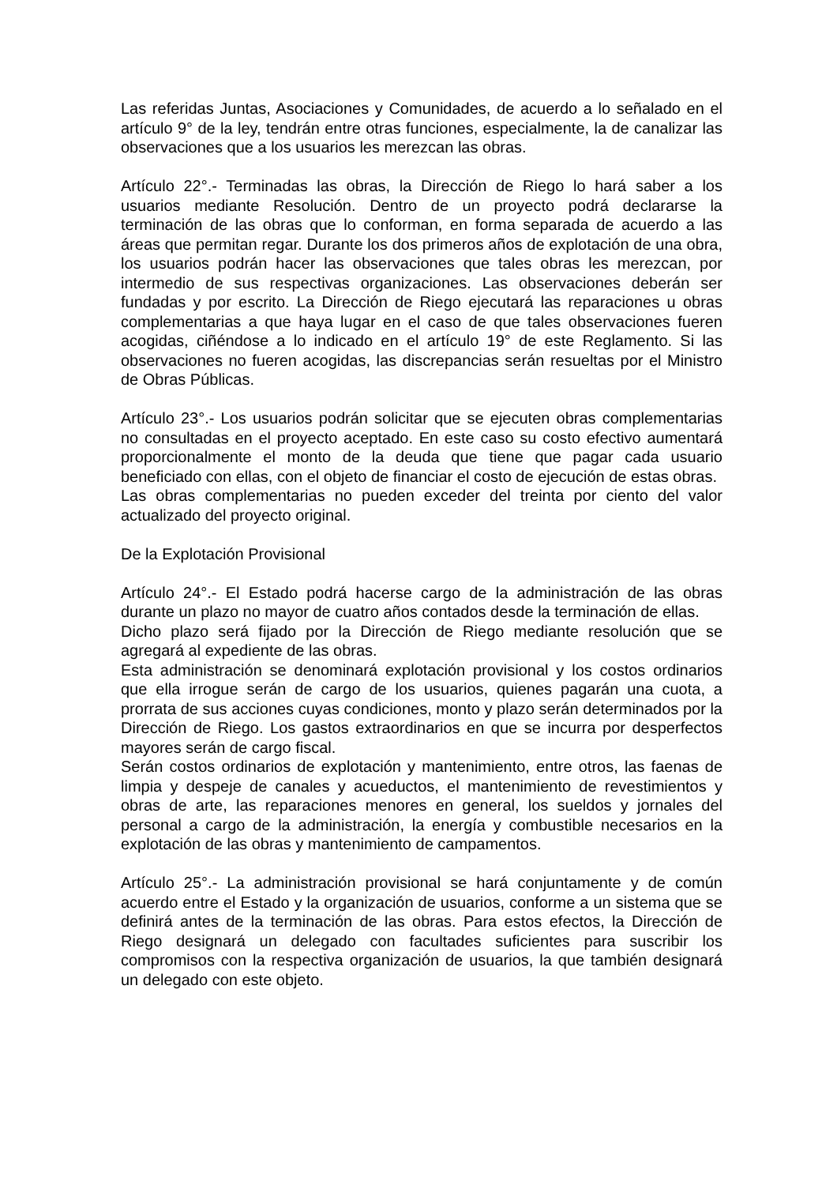Las referidas Juntas, Asociaciones y Comunidades, de acuerdo a lo señalado en el artículo 9° de la ley, tendrán entre otras funciones, especialmente, la de canalizar las observaciones que a los usuarios les merezcan las obras.
Artículo 22°.- Terminadas las obras, la Dirección de Riego lo hará saber a los usuarios mediante Resolución. Dentro de un proyecto podrá declararse la terminación de las obras que lo conforman, en forma separada de acuerdo a las áreas que permitan regar. Durante los dos primeros años de explotación de una obra, los usuarios podrán hacer las observaciones que tales obras les merezcan, por intermedio de sus respectivas organizaciones. Las observaciones deberán ser fundadas y por escrito. La Dirección de Riego ejecutará las reparaciones u obras complementarias a que haya lugar en el caso de que tales observaciones fueren acogidas, ciñéndose a lo indicado en el artículo 19° de este Reglamento. Si las observaciones no fueren acogidas, las discrepancias serán resueltas por el Ministro de Obras Públicas.
Artículo 23°.- Los usuarios podrán solicitar que se ejecuten obras complementarias no consultadas en el proyecto aceptado. En este caso su costo efectivo aumentará proporcionalmente el monto de la deuda que tiene que pagar cada usuario beneficiado con ellas, con el objeto de financiar el costo de ejecución de estas obras.
Las obras complementarias no pueden exceder del treinta por ciento del valor actualizado del proyecto original.
De la Explotación Provisional
Artículo 24°.- El Estado podrá hacerse cargo de la administración de las obras durante un plazo no mayor de cuatro años contados desde la terminación de ellas.
Dicho plazo será fijado por la Dirección de Riego mediante resolución que se agregará al expediente de las obras.
Esta administración se denominará explotación provisional y los costos ordinarios que ella irrogue serán de cargo de los usuarios, quienes pagarán una cuota, a prorrata de sus acciones cuyas condiciones, monto y plazo serán determinados por la Dirección de Riego. Los gastos extraordinarios en que se incurra por desperfectos mayores serán de cargo fiscal.
Serán costos ordinarios de explotación y mantenimiento, entre otros, las faenas de limpia y despeje de canales y acueductos, el mantenimiento de revestimientos y obras de arte, las reparaciones menores en general, los sueldos y jornales del personal a cargo de la administración, la energía y combustible necesarios en la explotación de las obras y mantenimiento de campamentos.
Artículo 25°.- La administración provisional se hará conjuntamente y de común acuerdo entre el Estado y la organización de usuarios, conforme a un sistema que se definirá antes de la terminación de las obras. Para estos efectos, la Dirección de Riego designará un delegado con facultades suficientes para suscribir los compromisos con la respectiva organización de usuarios, la que también designará un delegado con este objeto.